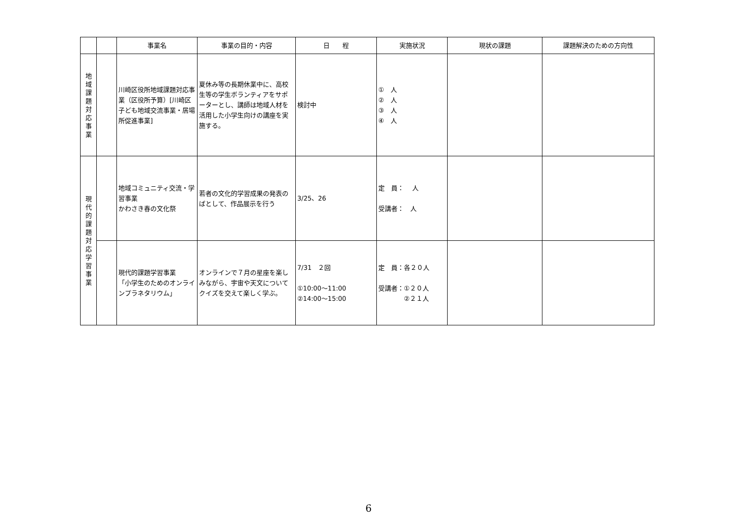| | | 事業名 | 事業の目的・内容 | 日 程 | 実施状況 | 現状の課題 | 課題解決のための方向性 |
| --- | --- | --- | --- | --- | --- | --- | --- |
| 地 域 課 題 対 応 事 業 | | 川崎区役所地域課題対応事業（区役所予算）[川崎区子ども地域交流事業・居場所促進事業] | 夏休み等の長期休業中に、高校生等の学生ボランティアをサポーターとし、講師は地域人材を活用した小学生向けの講座を実施する。 | 検討中 | ① 人 ② 人 ③ 人 ④ 人 | | |
| 現 代 的 課 題 対 応 学 習 事 業 | | 地域コミュニティ交流・学習事業 かわさき春の文化祭 | 若者の文化的学習成果の発表のばとして、作品展示を行う | 3/25、26 | 定 員： 人 受講者： 人 | | |
| | | 現代的課題学習事業 「小学生のためのオンラインプラネタリウム」 | オンラインで７月の星座を楽しみながら、宇宙や天文についてクイズを交えて楽しく学ぶ。 | 7/31 ２回 ①10:00～11:00 ②14:00～15:00 | 定 員：各２０人 受講者：①２０人 ②２１人 | | |
6